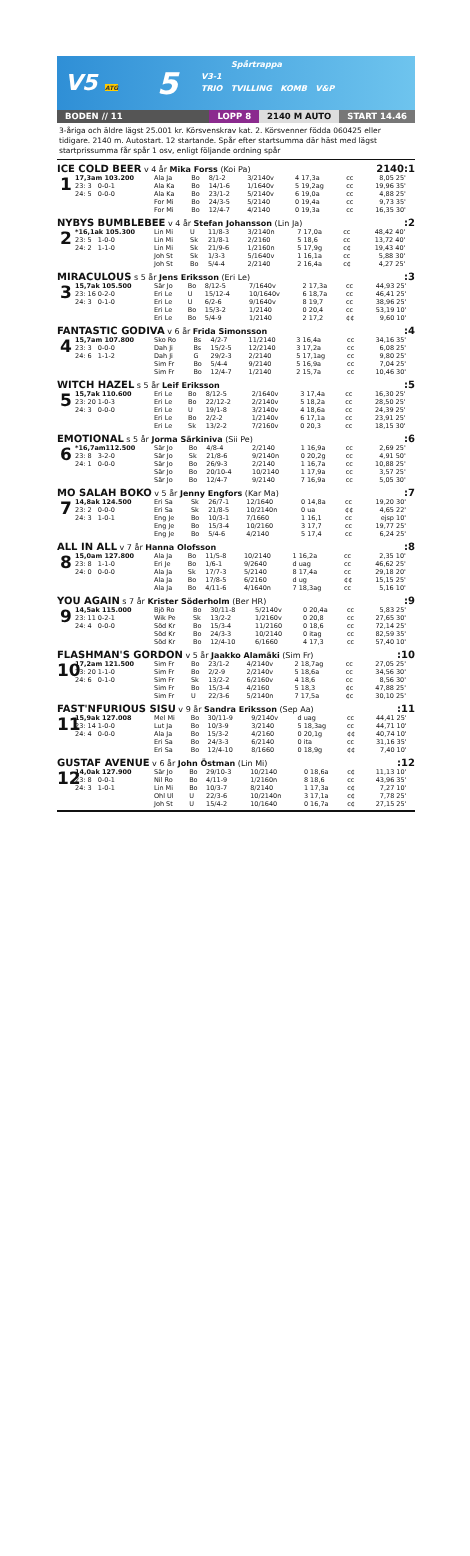V5 ATG
5
Spårtrappa
V3-1
TRIO TVILLING KOMB V&P
BODEN // 11 LOPP 8 2140 M AUTO START 14.46
3-åriga och äldre lägst 25.001 kr. Körsvenskrav kat. 2. Körsvenner födda 060425 eller tidigare. 2140 m. Autostart. 12 startande. Spår efter startsumma där häst med lägst startprissumma får spår 1 osv, enligt följande ordning spår
ICE COLD BEER v 4 år Mika Forss (Koi Pa) 2140:1
1
17,3am 103.200
23: 3 0-0-1
24: 5 0-0-0
| Ala Ja | Bo | 8/1-2 | 3/2140v | 4 17,3a | cc | 8,05 | 25' |
| Ala Ka | Bo | 14/1-6 | 1/1640v | 5 19,2ag | cc | 19,96 | 35' |
| Ala Ka | Bo | 23/1-2 | 5/2140v | 6 19,0a | cc | 4,88 | 25' |
| For Mi | Bo | 24/3-5 | 5/2140 | 0 19,4a | cc | 9,73 | 35' |
| For Mi | Bo | 12/4-7 | 4/2140 | 0 19,3a | cc | 16,35 | 30' |
NYBYS BUMBLEBEE v 4 år Stefan Johansson (Lin Ja):2
2
*16,1ak 105.300
23: 5 1-0-0
24: 2 1-1-0
| Lin Mi | U | 11/8-3 | 3/2140n | 7 17,0a | cc | 48,42 | 40' |
| Lin Mi | Sk | 21/8-1 | 2/2160 | 5 18,6 | cc | 13,72 | 40' |
| Lin Mi | Sk | 21/9-6 | 1/2160n | 5 17,9g | c¢ | 19,43 | 40' |
| Joh St | Sk | 1/3-3 | 5/1640v | 1 16,1a | cc | 5,88 | 30' |
| Joh St | Bo | 5/4-4 | 2/2140 | 2 16,4a | c¢ | 4,27 | 25' |
MIRACULOUS s 5 år Jens Eriksson (Eri Le):3
3
15,7ak 105.500
23: 16 0-2-0
24: 3 0-1-0
| Sär Jo | Bo | 8/12-5 | 7/1640v | 2 17,3a | cc | 44,93 | 25' |
| Eri Le | U | 15/12-4 | 10/1640v | 6 18,7a | cc | 46,41 | 25' |
| Eri Le | U | 6/2-6 | 9/1640v | 8 19,7 | cc | 38,96 | 25' |
| Eri Le | Bo | 15/3-2 | 1/2140 | 0 20,4 | cc | 53,19 | 10' |
| Eri Le | Bo | 5/4-9 | 1/2140 | 2 17,2 | ¢¢ | 9,60 | 10' |
FANTASTIC GODIVA v 6 år Frida Simonsson:4
4
15,7am 107.800
23: 3 0-0-0
24: 6 1-1-2
| Sko Ro | Bs | 4/2-7 | 11/2140 | 3 16,4a | cc | 34,16 | 35' |
| Dah Ji | Bs | 15/2-5 | 12/2140 | 3 17,2a | cc | 6,08 | 25' |
| Dah Ji | G | 29/2-3 | 2/2140 | 5 17,1ag | cc | 9,80 | 25' |
| Sim Fr | Bo | 5/4-4 | 9/2140 | 5 16,9a | cc | 7,04 | 25' |
| Sim Fr | Bo | 12/4-7 | 1/2140 | 2 15,7a | cc | 10,46 | 30' |
WITCH HAZEL s 5 år Leif Eriksson:5
5
15,7ak 110.600
23: 20 1-0-3
24: 3 0-0-0
| Eri Le | Bo | 8/12-5 | 2/1640v | 3 17,4a | cc | 16,30 | 25' |
| Eri Le | Bo | 22/12-2 | 2/2140v | 5 18,2a | cc | 28,50 | 25' |
| Eri Le | U | 19/1-8 | 3/2140v | 4 18,6a | cc | 24,39 | 25' |
| Eri Le | Bo | 2/2-2 | 1/2140v | 6 17,1a | cc | 23,91 | 25' |
| Eri Le | Sk | 13/2-2 | 7/2160v | 0 20,3 | cc | 18,15 | 30' |
EMOTIONAL s 5 år Jorma Särkiniva (Sii Pe):6
6
*16,7am112.500
23: 8 3-2-0
24: 1 0-0-0
| Sär Jo | Bo | 4/8-4 | 2/2140 | 1 16,9a | cc | 2,69 | 25' |
| Sär Jo | Sk | 21/8-6 | 9/2140n | 0 20,2g | cc | 4,91 | 50' |
| Sär Jo | Bo | 26/9-3 | 2/2140 | 1 16,7a | cc | 10,88 | 25' |
| Sär Jo | Bo | 20/10-4 | 10/2140 | 1 17,9a | cc | 3,57 | 25' |
| Sär Jo | Bo | 12/4-7 | 9/2140 | 7 16,9a | cc | 5,05 | 30' |
MO SALAH BOKO v 5 år Jenny Engfors (Kar Ma):7
7
14,8ak 124.500
23: 2 0-0-0
24: 3 1-0-1
| Eri Sa | Sk | 26/7-1 | 12/1640 | 0 14,8a | cc | 19,20 | 30' |
| Eri Sa | Sk | 21/8-5 | 10/2140n | 0 ua | ¢¢ | 4,65 | 22' |
| Eng Je | Bo | 10/3-1 | 7/1660 | 1 16,1 | cc | ejsp | 10' |
| Eng Je | Bo | 15/3-4 | 10/2160 | 3 17,7 | cc | 19,77 | 25' |
| Eng Je | Bo | 5/4-6 | 4/2140 | 5 17,4 | cc | 6,24 | 25' |
ALL IN ALL v 7 år Hanna Olofsson:8
8
15,0am 127.800
23: 8 1-1-0
24: 0 0-0-0
| Ala Ja | Bo | 11/5-8 | 10/2140 | 1 16,2a | cc | 2,35 | 10' |
| Eri Je | Bo | 1/6-1 | 9/2640 | d uag | cc | 46,62 | 25' |
| Ala Ja | Sk | 17/7-3 | 5/2140 | 8 17,4a | cc | 29,18 | 20' |
| Ala Ja | Bo | 17/8-5 | 6/2160 | d ug | ¢¢ | 15,15 | 25' |
| Ala Ja | Bo | 4/11-6 | 4/1640n | 7 18,3ag | cc | 5,16 | 10' |
YOU AGAIN s 7 år Krister Söderholm (Ber HR):9
9
14,5ak 115.000
23: 11 0-2-1
24: 4 0-0-0
| Bjö Ro | Bo | 30/11-8 | 5/2140v | 0 20,4a | cc | 5,83 | 25' |
| Wik Pe | Sk | 13/2-2 | 1/2160v | 0 20,8 | cc | 27,65 | 30' |
| Söd Kr | Bo | 15/3-4 | 11/2160 | 0 18,6 | cc | 72,14 | 25' |
| Söd Kr | Bo | 24/3-3 | 10/2140 | 0 itag | cc | 82,59 | 35' |
| Söd Kr | Bo | 12/4-10 | 6/1660 | 4 17,3 | cc | 57,40 | 10' |
FLASHMAN'S GORDON v 5 år Jaakko Alamäki (Sim Fr):10
10
17,2am 121.500
23: 20 1-1-0
24: 6 0-1-0
| Sim Fr | Bo | 23/1-2 | 4/2140v | 2 18,7ag | cc | 27,05 | 25' |
| Sim Fr | Bo | 2/2-9 | 2/2140v | 5 18,6a | cc | 34,56 | 30' |
| Sim Fr | Sk | 13/2-2 | 6/2160v | 4 18,6 | cc | 8,56 | 30' |
| Sim Fr | Bo | 15/3-4 | 4/2160 | 5 18,3 | ¢c | 47,88 | 25' |
| Sim Fr | U | 22/3-6 | 5/2140n | 7 17,5a | ¢c | 30,10 | 25' |
FAST'NFURIOUS SISU v 9 år Sandra Eriksson (Sep Aa):11
11
15,9ak 127.008
23: 14 1-0-0
24: 4 0-0-0
| Mel Mi | Bo | 30/11-9 | 9/2140v | d uag | cc | 44,41 | 25' |
| Lut Ja | Bo | 10/3-9 | 3/2140 | 5 18,3ag | cc | 44,71 | 10' |
| Ala Ja | Bo | 15/3-2 | 4/2160 | 0 20,1g | ¢¢ | 40,74 | 10' |
| Eri Sa | Bo | 24/3-3 | 6/2140 | 0 ita | cc | 31,16 | 35' |
| Eri Sa | Bo | 12/4-10 | 8/1660 | 0 18,9g | ¢¢ | 7,40 | 10' |
GUSTAF AVENUE v 6 år John Östman (Lin Mi):12
12
14,0ak 127.900
23: 8 0-0-1
24: 3 1-0-1
| Sär Jo | Bo | 29/10-3 | 10/2140 | 0 18,6a | c¢ | 11,13 | 10' |
| Nil Ro | Bo | 4/11-9 | 1/2160n | 8 18,6 | cc | 43,96 | 35' |
| Lin Mi | Bo | 10/3-7 | 8/2140 | 1 17,3a | c¢ | 7,27 | 10' |
| Ohl Ul | U | 22/3-6 | 10/2140n | 3 17,1a | c¢ | 7,78 | 25' |
| Joh St | U | 15/4-2 | 10/1640 | 0 16,7a | c¢ | 27,15 | 25' |